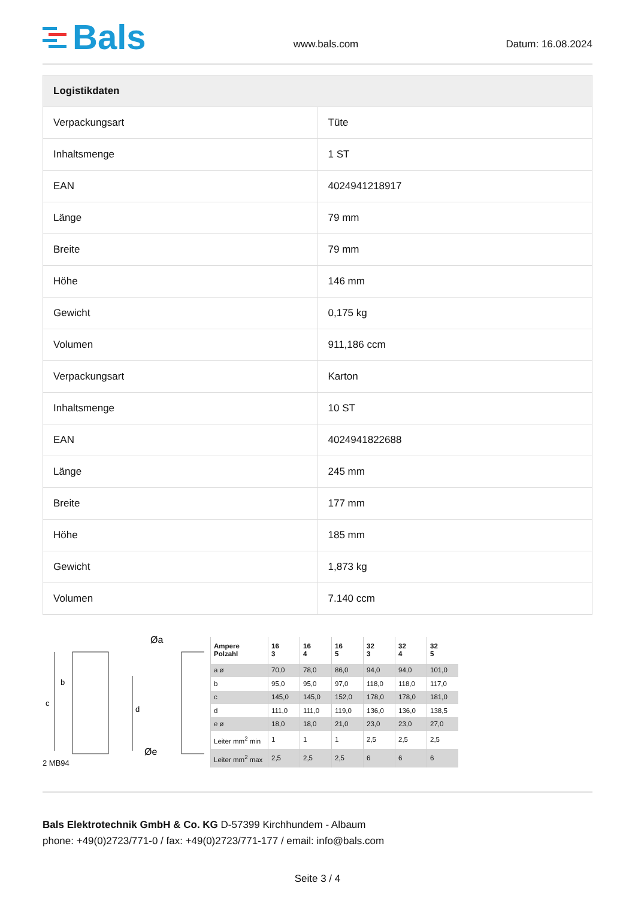Bals
www.bals.com
Datum: 16.08.2024
| Logistikdaten | |
| --- | --- |
| Verpackungsart | Tüte |
| Inhaltsmenge | 1 ST |
| EAN | 4024941218917 |
| Länge | 79 mm |
| Breite | 79 mm |
| Höhe | 146 mm |
| Gewicht | 0,175 kg |
| Volumen | 911,186 ccm |
| Verpackungsart | Karton |
| Inhaltsmenge | 10 ST |
| EAN | 4024941822688 |
| Länge | 245 mm |
| Breite | 177 mm |
| Höhe | 185 mm |
| Gewicht | 1,873 kg |
| Volumen | 7.140 ccm |
Øa
c
b
d
Øe
2 MB94
| Ampere Polzahl | 16 3 | 16 4 | 16 5 | 32 3 | 32 4 | 32 5 |
| a ø | 70,0 | 78,0 | 86,0 | 94,0 | 94,0 | 101,0 |
| b | 95,0 | 95,0 | 97,0 | 118,0 | 118,0 | 117,0 |
| c | 145,0 | 145,0 | 152,0 | 178,0 | 178,0 | 181,0 |
| d | 111,0 | 111,0 | 119,0 | 136,0 | 136,0 | 138,5 |
| e ø | 18,0 | 18,0 | 21,0 | 23,0 | 23,0 | 27,0 |
| Leiter mm<sup>2</sup> min | 1 | 1 | 1 | 2,5 | 2,5 | 2,5 |
| Leiter mm<sup>2</sup> max | 2,5 | 2,5 | 2,5 | 6 | 6 | 6 |
Bals Elektrotechnik GmbH & Co. KG D-57399 Kirchhundem - Albaum
phone: +49(0)2723/771-0 / fax: +49(0)2723/771-177 / email: info@bals.com
Seite 3 / 4